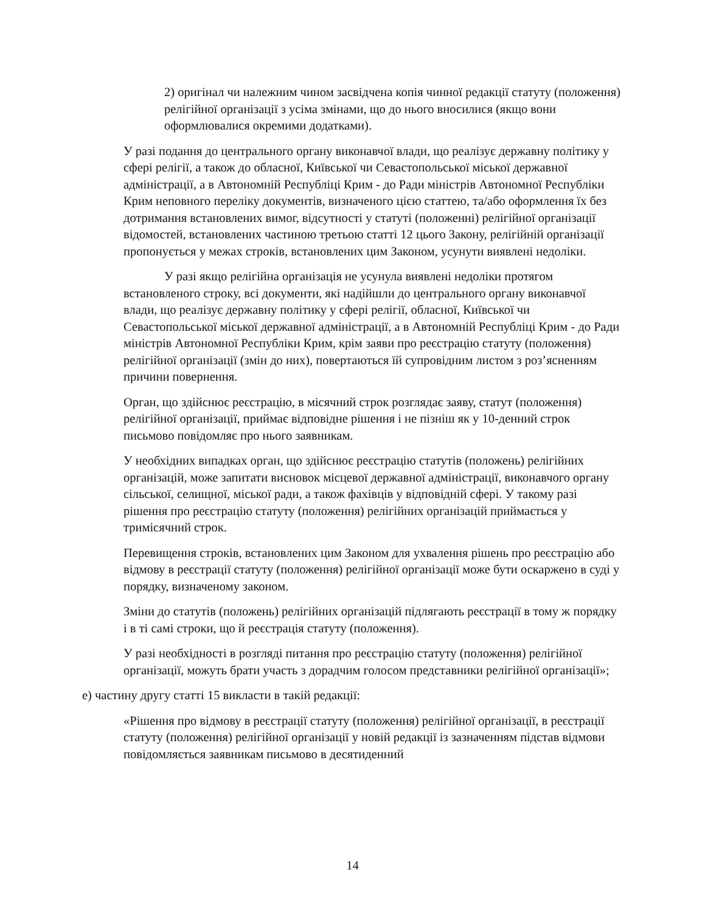2) оригінал чи належним чином засвідчена копія чинної редакції статуту (положення) релігійної організації з усіма змінами, що до нього вносилися (якщо вони оформлювалися окремими додатками).
У разі подання до центрального органу виконавчої влади, що реалізує державну політику у сфері релігії, а також до обласної, Київської чи Севастопольської міської державної адміністрації, а в Автономній Республіці Крим - до Ради міністрів Автономної Республіки Крим неповного переліку документів, визначеного цією статтею, та/або оформлення їх без дотримання встановлених вимог, відсутності у статуті (положенні) релігійної організації відомостей, встановлених частиною третьою статті 12 цього Закону, релігійній організації пропонується у межах строків, встановлених цим Законом, усунути виявлені недоліки.
У разі якщо релігійна організація не усунула виявлені недоліки протягом встановленого строку, всі документи, які надійшли до центрального органу виконавчої влади, що реалізує державну політику у сфері релігії, обласної, Київської чи Севастопольської міської державної адміністрації, а в Автономній Республіці Крим - до Ради міністрів Автономної Республіки Крим, крім заяви про реєстрацію статуту (положення) релігійної організації (змін до них), повертаються їй супровідним листом з роз’ясненням причини повернення.
Орган, що здійснює реєстрацію, в місячний строк розглядає заяву, статут (положення) релігійної організації, приймає відповідне рішення і не пізніш як у 10-денний строк письмово повідомляє про нього заявникам.
У необхідних випадках орган, що здійснює реєстрацію статутів (положень) релігійних організацій, може запитати висновок місцевої державної адміністрації, виконавчого органу сільської, селищної, міської ради, а також фахівців у відповідній сфері. У такому разі рішення про реєстрацію статуту (положення) релігійних організацій приймається у тримісячний строк.
Перевищення строків, встановлених цим Законом для ухвалення рішень про реєстрацію або відмову в реєстрації статуту (положення) релігійної організації може бути оскаржено в суді у порядку, визначеному законом.
Зміни до статутів (положень) релігійних організацій підлягають реєстрації в тому ж порядку і в ті самі строки, що й реєстрація статуту (положення).
У разі необхідності в розгляді питання про реєстрацію статуту (положення) релігійної організації, можуть брати участь з дорадчим голосом представники релігійної організації»;
е) частину другу статті 15 викласти в такій редакції:
«Рішення про відмову в реєстрації статуту (положення) релігійної організації, в реєстрації статуту (положення) релігійної організації у новій редакції із зазначенням підстав відмови повідомляється заявникам письмово в десятиденний
14